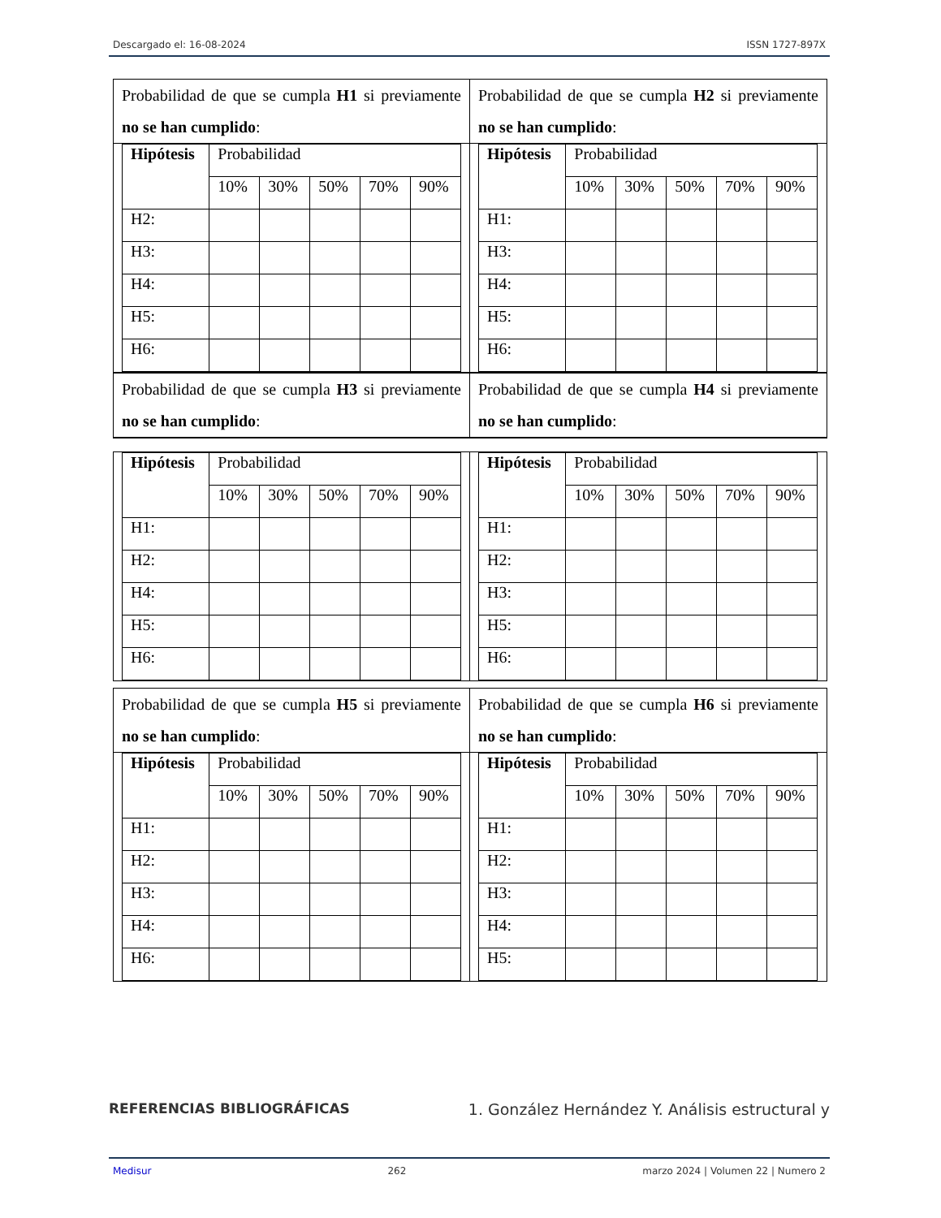Descargado el: 16-08-2024 ISSN 1727-897X
Probabilidad de que se cumpla H1 si previamente no se han cumplido:
| Hipótesis | Probabilidad | | | | |
| | 10% | 30% | 50% | 70% | 90% |
| H2: | | | | | |
| H3: | | | | | |
| H4: | | | | | |
| H5: | | | | | |
| H6: | | | | | |
Probabilidad de que se cumpla H2 si previamente no se han cumplido:
| Hipótesis | Probabilidad | | | | |
| | 10% | 30% | 50% | 70% | 90% |
| H1: | | | | | |
| H3: | | | | | |
| H4: | | | | | |
| H5: | | | | | |
| H6: | | | | | |
Probabilidad de que se cumpla H3 si previamente no se han cumplido:
Probabilidad de que se cumpla H4 si previamente no se han cumplido:
| Hipótesis | Probabilidad | | | | |
| | 10% | 30% | 50% | 70% | 90% |
| H1: | | | | | |
| H2: | | | | | |
| H4: | | | | | |
| H5: | | | | | |
| H6: | | | | | |
| Hipótesis | Probabilidad | | | | |
| | 10% | 30% | 50% | 70% | 90% |
| H1: | | | | | |
| H2: | | | | | |
| H3: | | | | | |
| H5: | | | | | |
| H6: | | | | | |
Probabilidad de que se cumpla H5 si previamente no se han cumplido:
| Hipótesis | Probabilidad | | | | |
| | 10% | 30% | 50% | 70% | 90% |
| H1: | | | | | |
| H2: | | | | | |
| H3: | | | | | |
| H4: | | | | | |
| H6: | | | | | |
Probabilidad de que se cumpla H6 si previamente no se han cumplido:
| Hipótesis | Probabilidad | | | | |
| | 10% | 30% | 50% | 70% | 90% |
| H1: | | | | | |
| H2: | | | | | |
| H3: | | | | | |
| H4: | | | | | |
| H5: | | | | | |
REFERENCIAS BIBLIOGRÁFICAS 1. González Hernández Y. Análisis estructural y
Medisur 262 marzo 2024 | Volumen 22 | Numero 2